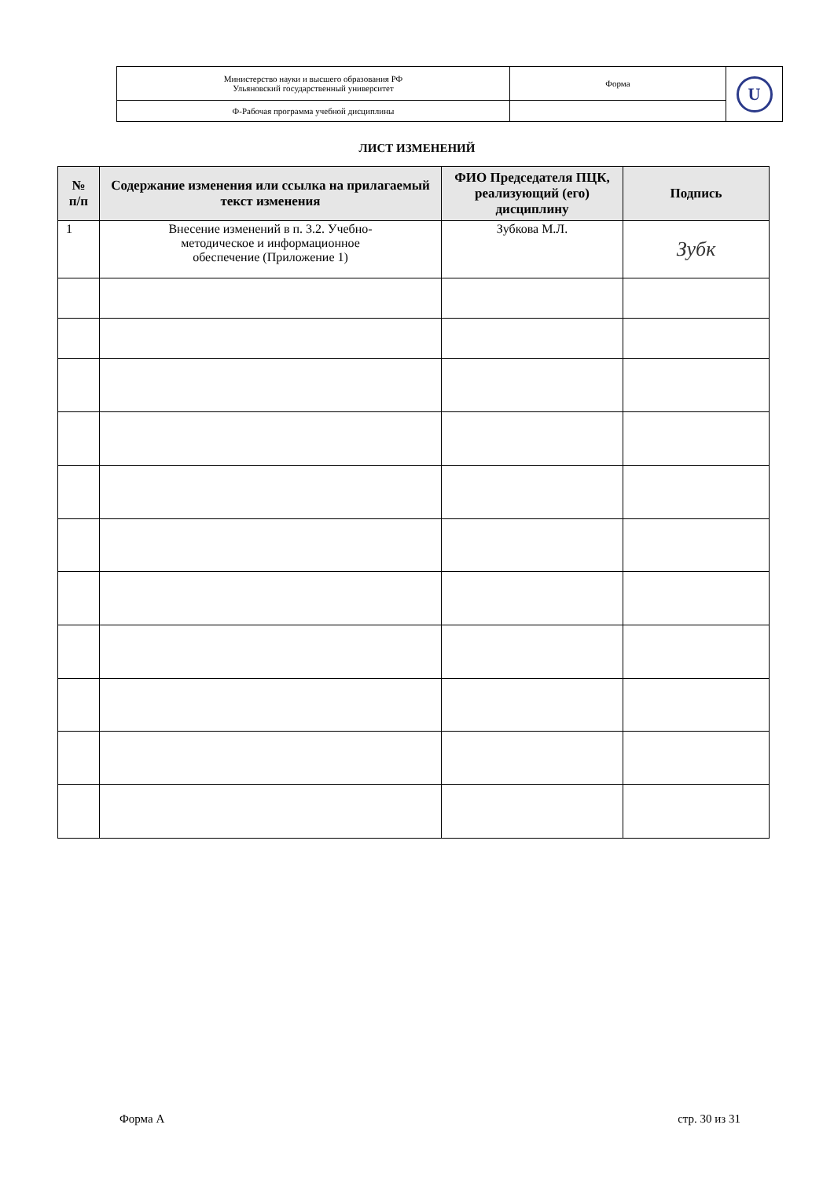| Министерство науки и высшего образования РФ Ульяновский государственный университет | Форма | U |
| Ф-Рабочая программа учебной дисциплины | | |
ЛИСТ ИЗМЕНЕНИЙ
| № п/п | Содержание изменения или ссылка на прилагаемый текст изменения | ФИО Председателя ПЦК, реализующий (его) дисциплину | Подпись |
| --- | --- | --- | --- |
| 1 | Внесение изменений в п. 3.2. Учебно- методическое и информационное обеспечение (Приложение 1) | Зубкова М.Л. | Зубк |
Форма А стр. 30 из 31